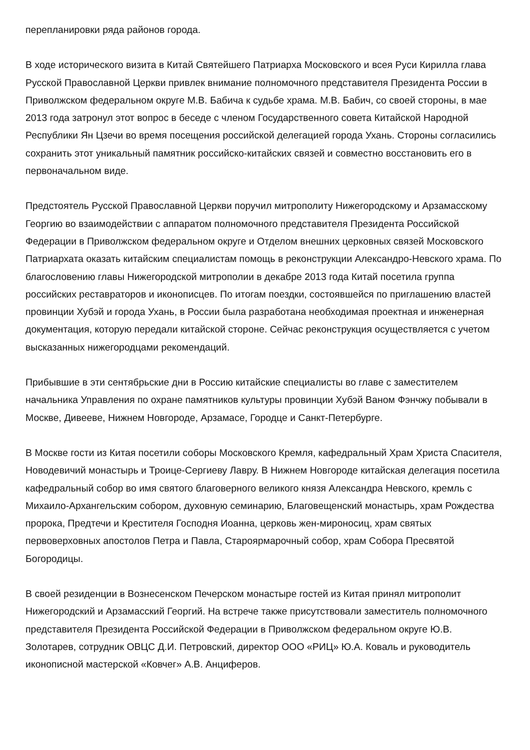перепланировки ряда районов города.
В ходе исторического визита в Китай Святейшего Патриарха Московского и всея Руси Кирилла глава Русской Православной Церкви привлек внимание полномочного представителя Президента России в Приволжском федеральном округе М.В. Бабича к судьбе храма. М.В. Бабич, со своей стороны, в мае 2013 года затронул этот вопрос в беседе с членом Государственного совета Китайской Народной Республики Ян Цзечи во время посещения российской делегацией города Ухань. Стороны согласились сохранить этот уникальный памятник российско-китайских связей и совместно восстановить его в первоначальном виде.
Предстоятель Русской Православной Церкви поручил митрополиту Нижегородскому и Арзамасскому Георгию во взаимодействии с аппаратом полномочного представителя Президента Российской Федерации в Приволжском федеральном округе и Отделом внешних церковных связей Московского Патриархата оказать китайским специалистам помощь в реконструкции Александро-Невского храма. По благословению главы Нижегородской митрополии в декабре 2013 года Китай посетила группа российских реставраторов и иконописцев. По итогам поездки, состоявшейся по приглашению властей провинции Хубэй и города Ухань, в России была разработана необходимая проектная и инженерная документация, которую передали китайской стороне. Сейчас реконструкция осуществляется с учетом высказанных нижегородцами рекомендаций.
Прибывшие в эти сентябрьские дни в Россию китайские специалисты во главе с заместителем начальника Управления по охране памятников культуры провинции Хубэй Ваном Фэнчжу побывали в Москве, Дивееве, Нижнем Новгороде, Арзамасе, Городце и Санкт-Петербурге.
В Москве гости из Китая посетили соборы Московского Кремля, кафедральный Храм Христа Спасителя, Новодевичий монастырь и Троице-Сергиеву Лавру. В Нижнем Новгороде китайская делегация посетила кафедральный собор во имя святого благоверного великого князя Александра Невского, кремль с Михаило-Архангельским собором, духовную семинарию, Благовещенский монастырь, храм Рождества пророка, Предтечи и Крестителя Господня Иоанна, церковь жен-мироносиц, храм святых первоверховных апостолов Петра и Павла, Староярмарочный собор, храм Собора Пресвятой Богородицы.
В своей резиденции в Вознесенском Печерском монастыре гостей из Китая принял митрополит Нижегородский и Арзамасский Георгий. На встрече также присутствовали заместитель полномочного представителя Президента Российской Федерации в Приволжском федеральном округе Ю.В. Золотарев, сотрудник ОВЦС Д.И. Петровский, директор ООО «РИЦ» Ю.А. Коваль и руководитель иконописной мастерской «Ковчег» А.В. Анциферов.